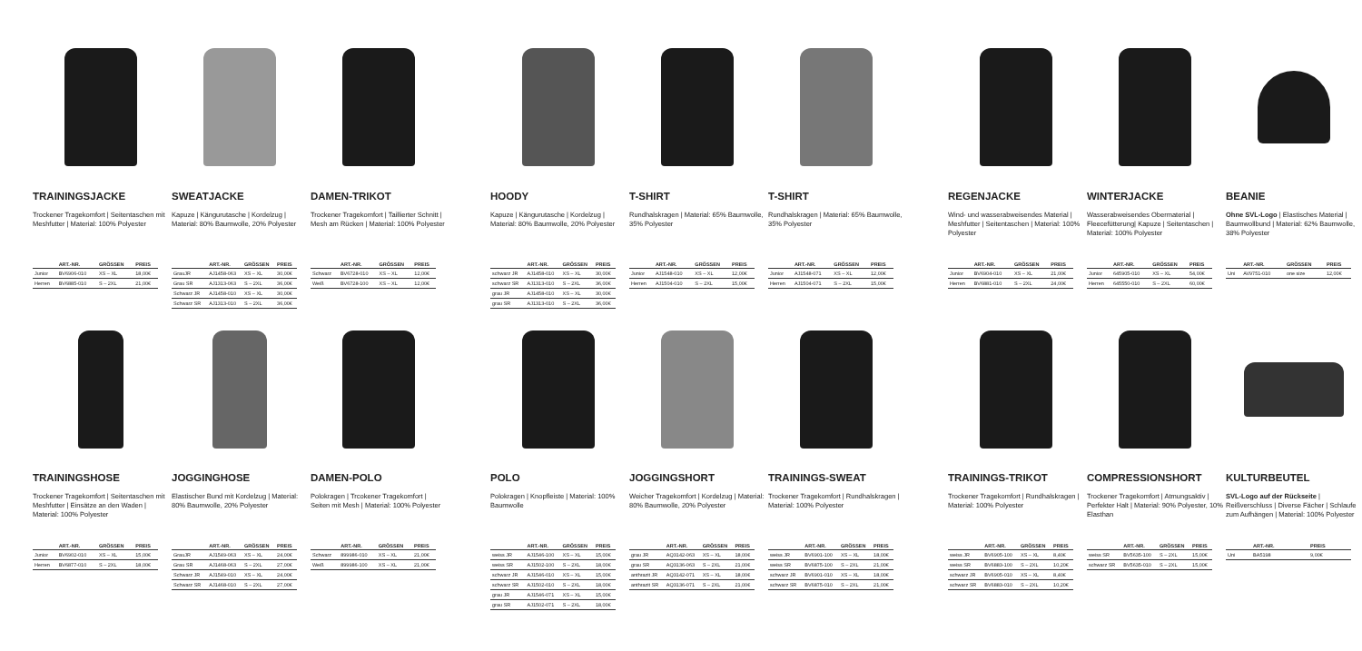TRAININGSJACKE
Trockener Tragekomfort | Seitentaschen mit Meshfutter | Material: 100% Polyester
| | ART.-NR. | GRÖSSEN | PREIS |
| --- | --- | --- | --- |
| Junior | BV6906-010 | XS – XL | 18,00€ |
| Herren | BV6885-010 | S – 2XL | 21,00€ |
SWEATJACKE
Kapuze | Kängurutasche | Kordelzug | Material: 80% Baumwolle, 20% Polyester
| | ART.-NR. | GRÖSSEN | PREIS |
| --- | --- | --- | --- |
| GrauJR | AJ1458-063 | XS – XL | 30,00€ |
| Grau SR | AJ1313-063 | S – 2XL | 36,00€ |
| Schwarz JR | AJ1458-010 | XS – XL | 30,00€ |
| Schwarz SR | AJ1313-010 | S – 2XL | 36,00€ |
DAMEN-TRIKOT
Trockener Tragekomfort | Taillierter Schnitt | Mesh am Rücken | Material: 100% Polyester
| | ART.-NR. | GRÖSSEN | PREIS |
| --- | --- | --- | --- |
| Schwarz | BV6728-010 | XS – XL | 12,00€ |
| Weiß | BV6728-100 | XS – XL | 12,00€ |
HOODY
Kapuze | Kängurutasche | Kordelzug | Material: 80% Baumwolle, 20% Polyester
| | ART.-NR. | GRÖSSEN | PREIS |
| --- | --- | --- | --- |
| schwarz JR | AJ1458-010 | XS – XL | 30,00€ |
| schwarz SR | AJ1313-010 | S – 2XL | 36,00€ |
| grau JR | AJ1458-010 | XS – XL | 30,00€ |
| grau SR | AJ1313-010 | S – 2XL | 36,00€ |
T-SHIRT
Rundhalskragen | Material: 65% Baumwolle, 35% Polyester
| | ART.-NR. | GRÖSSEN | PREIS |
| --- | --- | --- | --- |
| Junior | AJ1548-010 | XS – XL | 12,00€ |
| Herren | AJ1504-010 | S – 2XL | 15,00€ |
T-SHIRT
Rundhalskragen | Material: 65% Baumwolle, 35% Polyester
| | ART.-NR. | GRÖSSEN | PREIS |
| --- | --- | --- | --- |
| Junior | AJ1548-071 | XS – XL | 12,00€ |
| Herren | AJ1504-071 | S – 2XL | 15,00€ |
REGENJACKE
Wind- und wasserabweisendes Material | Meshfutter | Seitentaschen | Material: 100% Polyester
| | ART.-NR. | GRÖSSEN | PREIS |
| --- | --- | --- | --- |
| Junior | BV6904-010 | XS – XL | 21,00€ |
| Herren | BV6881-010 | S – 2XL | 24,00€ |
WINTERJACKE
Wasserabweisendes Obermaterial | Fleecefütterung| Kapuze | Seitentaschen | Material: 100% Polyester
| | ART.-NR. | GRÖSSEN | PREIS |
| --- | --- | --- | --- |
| Junior | 645905-010 | XS – XL | 54,00€ |
| Herren | 645550-010 | S – 2XL | 60,00€ |
BEANIE
Ohne SVL-Logo | Elastisches Material | Baumwollbund | Material: 62% Baumwolle, 38% Polyester
| | ART.-NR. | GRÖSSEN | PREIS |
| --- | --- | --- | --- |
| Uni | AV9751-010 | one size | 12,00€ |
TRAININGSHOSE
Trockener Tragekomfort | Seitentaschen mit Meshfutter | Einsätze an den Waden | Material: 100% Polyester
| | ART.-NR. | GRÖSSEN | PREIS |
| --- | --- | --- | --- |
| Junior | BV6902-010 | XS – XL | 15,00€ |
| Herren | BV6877-010 | S – 2XL | 18,00€ |
JOGGINGHOSE
Elastischer Bund mit Kordelzug | Material: 80% Baumwolle, 20% Polyester
| | ART.-NR. | GRÖSSEN | PREIS |
| --- | --- | --- | --- |
| GrauJR | AJ1549-063 | XS – XL | 24,00€ |
| Grau SR | AJ1468-063 | S – 2XL | 27,00€ |
| Schwarz JR | AJ1549-010 | XS – XL | 24,00€ |
| Schwarz SR | AJ1468-010 | S – 2XL | 27,00€ |
DAMEN-POLO
Polokragen | Trcokener Tragekomfort | Seiten mit Mesh | Material: 100% Polyester
| | ART.-NR. | GRÖSSEN | PREIS |
| --- | --- | --- | --- |
| Schwarz | 899986-010 | XS – XL | 21,00€ |
| Weiß | 899986-100 | XS – XL | 21,00€ |
POLO
Polokragen | Knopfleiste | Material: 100% Baumwolle
| | ART.-NR. | GRÖSSEN | PREIS |
| --- | --- | --- | --- |
| weiss JR | AJ1546-100 | XS – XL | 15,00€ |
| weiss SR | AJ1502-100 | S – 2XL | 18,00€ |
| schwarz JR | AJ1546-010 | XS – XL | 15,00€ |
| schwarz SR | AJ1502-010 | S – 2XL | 18,00€ |
| grau JR | AJ1546-071 | XS – XL | 15,00€ |
| grau SR | AJ1502-071 | S – 2XL | 18,00€ |
JOGGINGSHORT
Weicher Tragekomfort | Kordelzug | Material: 80% Baumwolle, 20% Polyester
| | ART.-NR. | GRÖSSEN | PREIS |
| --- | --- | --- | --- |
| grau JR | AQ3142-063 | XS – XL | 18,00€ |
| grau SR | AQ3136-063 | S – 2XL | 21,00€ |
| anthrazit JR | AQ3142-071 | XS – XL | 18,00€ |
| anthrazit SR | AQ3136-071 | S – 2XL | 21,00€ |
TRAININGS-SWEAT
Trockener Tragekomfort | Rundhalskragen | Material: 100% Polyester
| | ART.-NR. | GRÖSSEN | PREIS |
| --- | --- | --- | --- |
| weiss JR | BV6901-100 | XS – XL | 18,00€ |
| weiss SR | BV6875-100 | S – 2XL | 21,00€ |
| schwarz JR | BV6901-010 | XS – XL | 18,00€ |
| schwarz SR | BV6875-010 | S – 2XL | 21,00€ |
TRAININGS-TRIKOT
Trockener Tragekomfort | Rundhalskragen | Material: 100% Polyester
| | ART.-NR. | GRÖSSEN | PREIS |
| --- | --- | --- | --- |
| weiss JR | BV6905-100 | XS – XL | 8,40€ |
| weiss SR | BV6883-100 | S – 2XL | 10,20€ |
| schwarz JR | BV6905-010 | XS – XL | 8,40€ |
| schwarz SR | BV6883-010 | S – 2XL | 10,20€ |
COMPRESSIONSHORT
Trockener Tragekomfort | Atmungsaktiv | Perfekter Halt | Material: 90% Polyester, 10% Elasthan
| | ART.-NR. | GRÖSSEN | PREIS |
| --- | --- | --- | --- |
| weiss SR | BV5635-100 | S – 2XL | 15,00€ |
| schwarz SR | BV5635-010 | S – 2XL | 15,00€ |
KULTURBEUTEL
SVL-Logo auf der Rückseite | Reißverschluss | Diverse Fächer | Schlaufe zum Aufhängen | Material: 100% Polyester
| | ART.-NR. | PREIS |
| --- | --- | --- |
| Uni | BA5198 | 9,00€ |